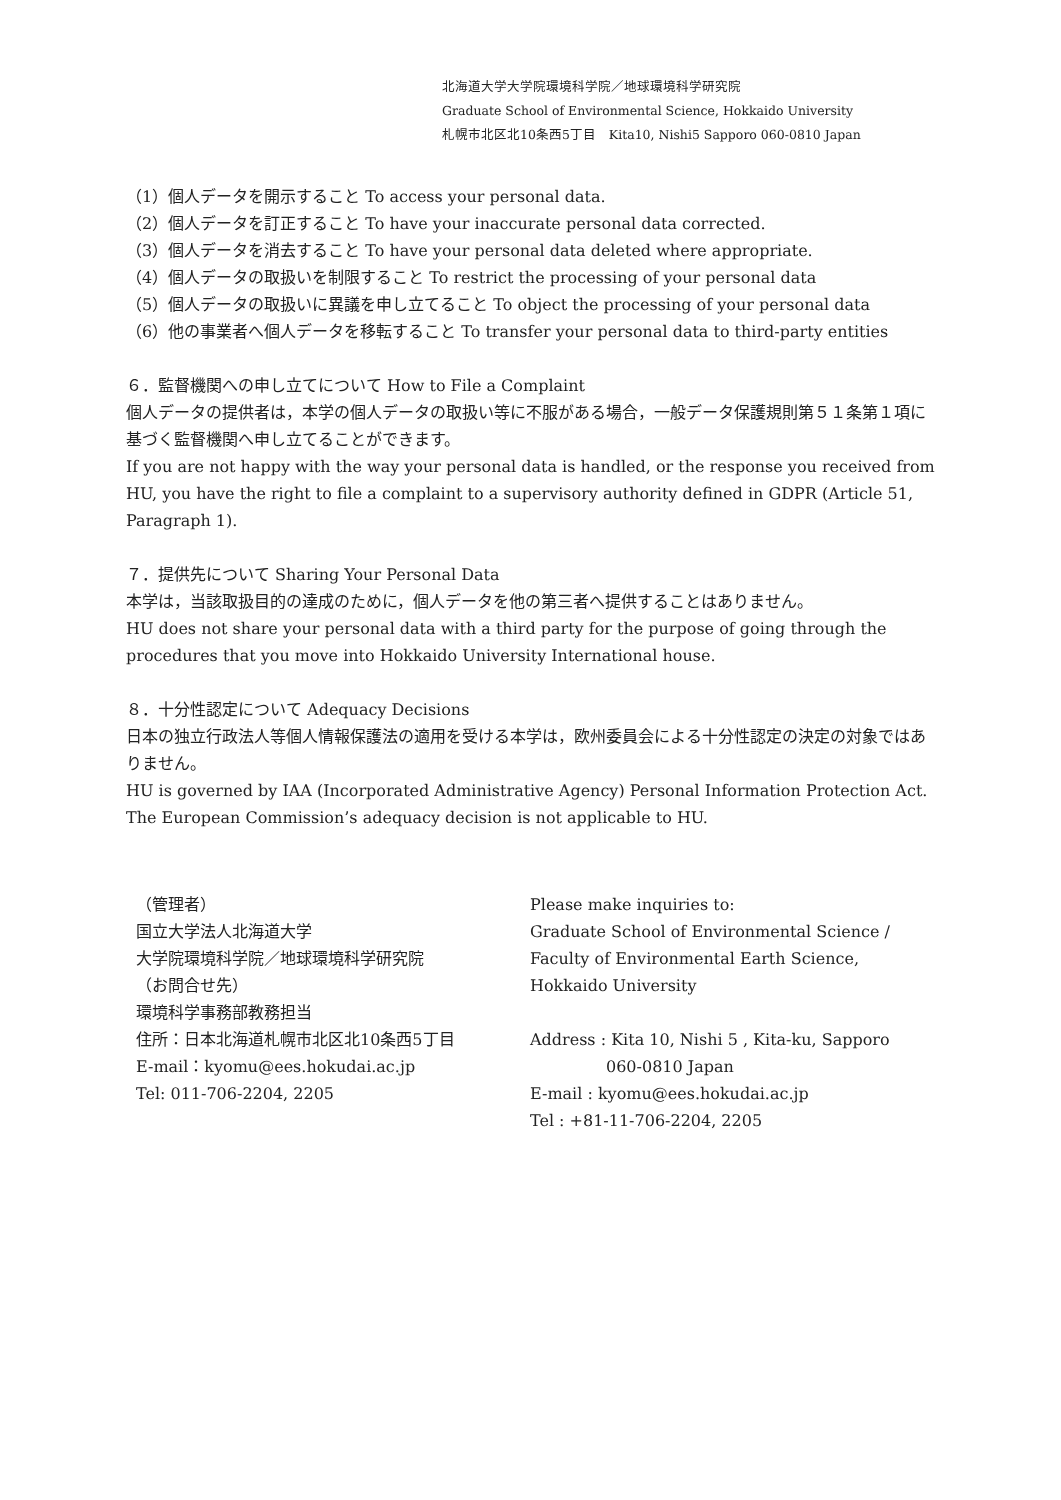北海道大学大学院環境科学院／地球環境科学研究院
Graduate School of Environmental Science, Hokkaido University
札幌市北区北10条西5丁目　Kita10, Nishi5 Sapporo 060-0810 Japan
（1）個人データを開示すること To access your personal data.
（2）個人データを訂正すること To have your inaccurate personal data corrected.
（3）個人データを消去すること To have your personal data deleted where appropriate.
（4）個人データの取扱いを制限すること To restrict the processing of your personal data
（5）個人データの取扱いに異議を申し立てること To object the processing of your personal data
（6）他の事業者へ個人データを移転すること To transfer your personal data to third-party entities
６．監督機関への申し立てについて How to File a Complaint
個人データの提供者は，本学の個人データの取扱い等に不服がある場合，一般データ保護規則第５１条第１項に基づく監督機関へ申し立てることができます。
If you are not happy with the way your personal data is handled, or the response you received from HU, you have the right to file a complaint to a supervisory authority defined in GDPR (Article 51, Paragraph 1).
７．提供先について Sharing Your Personal Data
本学は，当該取扱目的の達成のために，個人データを他の第三者へ提供することはありません。
HU does not share your personal data with a third party for the purpose of going through the procedures that you move into Hokkaido University International house.
８．十分性認定について Adequacy Decisions
日本の独立行政法人等個人情報保護法の適用を受ける本学は，欧州委員会による十分性認定の決定の対象ではありません。
HU is governed by IAA (Incorporated Administrative Agency) Personal Information Protection Act. The European Commission’s adequacy decision is not applicable to HU.
（管理者）
国立大学法人北海道大学
大学院環境科学院／地球環境科学研究院
（お問合せ先）
環境科学事務部教務担当
住所：日本北海道札幌市北区北10条西5丁目
E-mail：kyomu@ees.hokudai.ac.jp
Tel: 011-706-2204, 2205
Please make inquiries to:
Graduate School of Environmental Science /
Faculty of Environmental Earth Science, Hokkaido University
Address : Kita 10, Nishi 5 , Kita-ku, Sapporo
060-0810 Japan
E-mail : kyomu@ees.hokudai.ac.jp
Tel : +81-11-706-2204, 2205